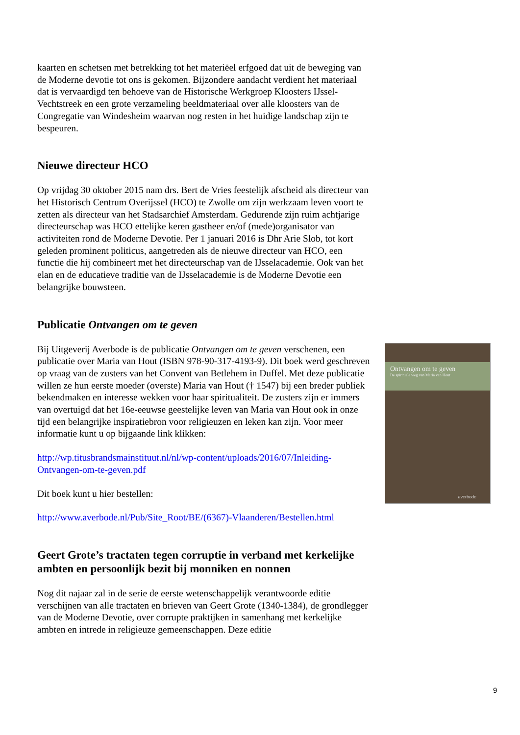kaarten en schetsen met betrekking tot het materiëel erfgoed dat uit de beweging van de Moderne devotie tot ons is gekomen. Bijzondere aandacht verdient het materiaal dat is vervaardigd ten behoeve van de Historische Werkgroep Kloosters IJssel-Vechtstreek en een grote verzameling beeldmateriaal over alle kloosters van de Congregatie van Windesheim waarvan nog resten in het huidige landschap zijn te bespeuren.
Nieuwe directeur HCO
Op vrijdag 30 oktober 2015 nam drs. Bert de Vries feestelijk afscheid als directeur van het Historisch Centrum Overijssel (HCO) te Zwolle om zijn werkzaam leven voort te zetten als directeur van het Stadsarchief Amsterdam. Gedurende zijn ruim achtjarige directeurschap was HCO ettelijke keren gastheer en/of (mede)organisator van activiteiten rond de Moderne Devotie. Per 1 januari 2016 is Dhr Arie Slob, tot kort geleden prominent politicus, aangetreden als de nieuwe directeur van HCO, een functie die hij combineert met het directeurschap van de IJsselacademie. Ook van het elan en de educatieve traditie van de IJsselacademie is de Moderne Devotie een belangrijke bouwsteen.
Publicatie Ontvangen om te geven
Bij Uitgeverij Averbode is de publicatie Ontvangen om te geven verschenen, een publicatie over Maria van Hout (ISBN 978-90-317-4193-9). Dit boek werd geschreven op vraag van de zusters van het Convent van Betlehem in Duffel. Met deze publicatie willen ze hun eerste moeder (overste) Maria van Hout († 1547) bij een breder publiek bekendmaken en interesse wekken voor haar spiritualiteit. De zusters zijn er immers van overtuigd dat het 16e-eeuwse geestelijke leven van Maria van Hout ook in onze tijd een belangrijke inspiratiebron voor religieuzen en leken kan zijn. Voor meer informatie kunt u op bijgaande link klikken:
http://wp.titusbrandsmainstituut.nl/nl/wp-content/uploads/2016/07/Inleiding-Ontvangen-om-te-geven.pdf
Dit boek kunt u hier bestellen:
http://www.averbode.nl/Pub/Site_Root/BE/(6367)-Vlaanderen/Bestellen.html
Geert Grote’s tractaten tegen corruptie in verband met kerkelijke ambten en persoonlijk bezit bij monniken en nonnen
Nog dit najaar zal in de serie de eerste wetenschappelijk verantwoorde editie verschijnen van alle tractaten en brieven van Geert Grote (1340-1384), de grondlegger van de Moderne Devotie, over corrupte praktijken in samenhang met kerkelijke ambten en intrede in religieuze gemeenschappen. Deze editie
Ontvangen om te geven
De spirituele weg van Maria van Hout
averbode
9